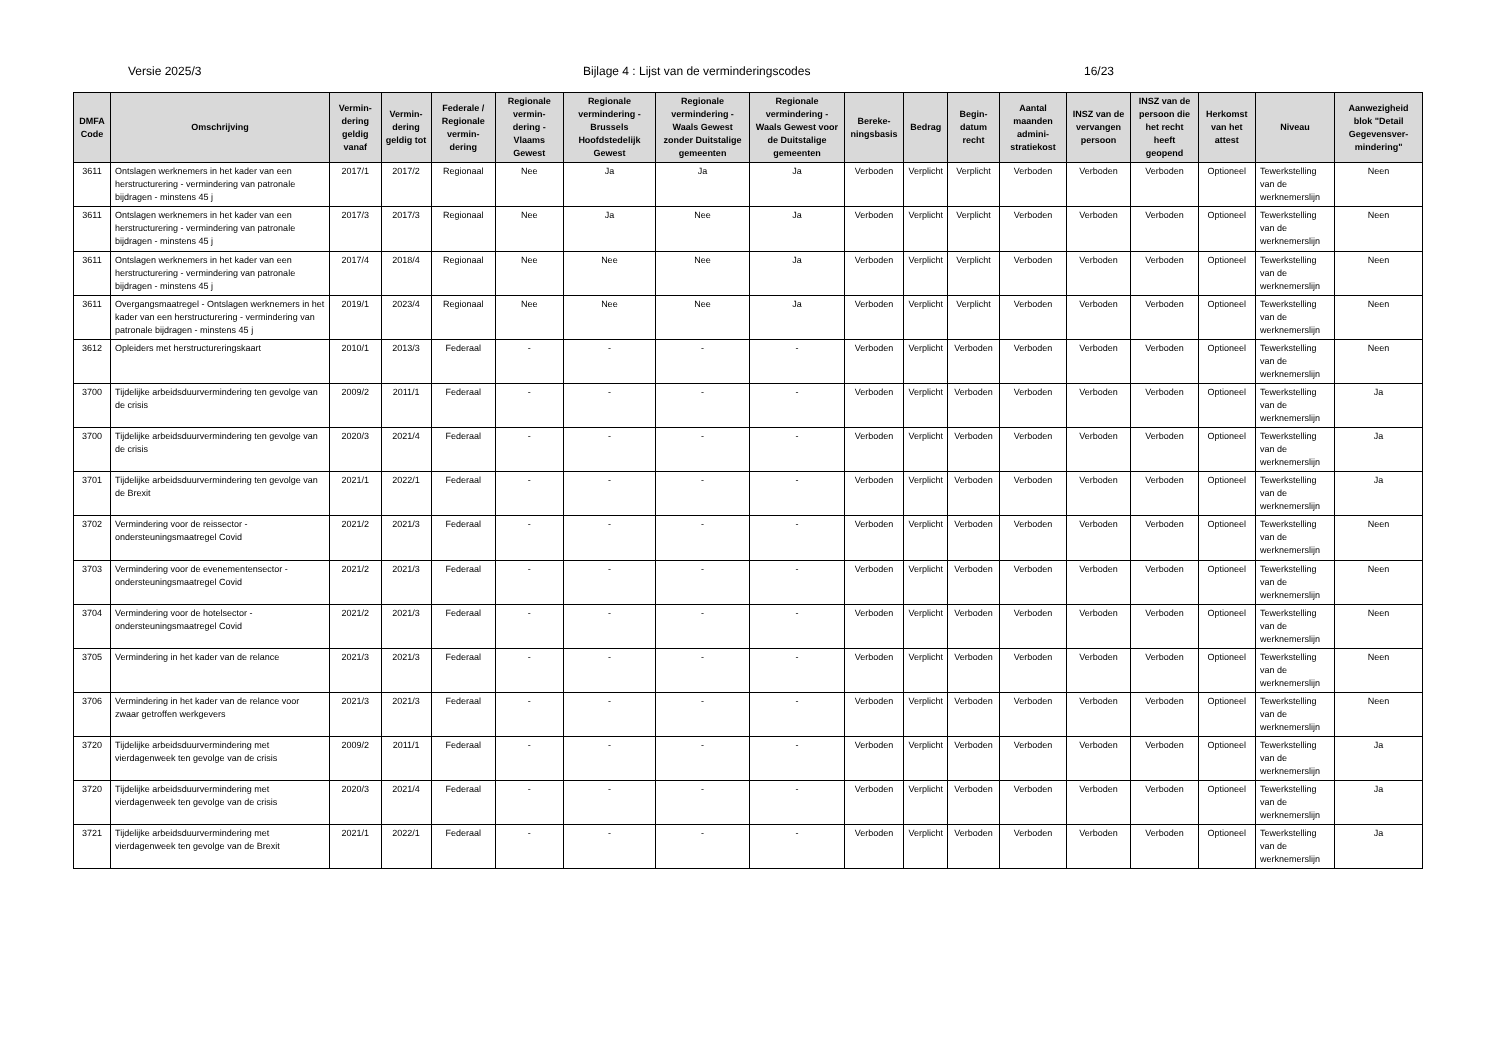Versie 2025/3 Bijlage 4 : Lijst van de verminderingscodes 16/23
| DMFA Code | Omschrijving | Vermin-dering geldig vanaf | Vermin-dering geldig tot | Federale / Regionale vermin-dering | Regionale vermin-dering - Vlaams Gewest | Regionale vermindering - Brussels Hoofdstedelijk Gewest | Regionale vermindering - Waals Gewest zonder Duitstalige gemeenten | Regionale vermindering - Waals Gewest voor de Duitstalige gemeenten | Bereke-ningsbasis | Bedrag | Begin-datum recht | Aantal maanden admini-stratiekost | INSZ van de vervangen persoon | INSZ van de persoon die het recht heeft geopend | Herkomst van het attest | Niveau | Aanwezigheid blok "Detail Gegevensver-mindering" |
| --- | --- | --- | --- | --- | --- | --- | --- | --- | --- | --- | --- | --- | --- | --- | --- | --- | --- |
| 3611 | Ontslagen werknemers in het kader van een herstructurering - vermindering van patronale bijdragen - minstens 45 j | 2017/1 | 2017/2 | Regionaal | Nee | Ja | Ja | Ja | Verboden | Verplicht | Verplicht | Verboden | Verboden | Verboden | Optioneel | Tewerkstelling van de werknemerslijn | Neen |
| 3611 | Ontslagen werknemers in het kader van een herstructurering - vermindering van patronale bijdragen - minstens 45 j | 2017/3 | 2017/3 | Regionaal | Nee | Ja | Nee | Ja | Verboden | Verplicht | Verplicht | Verboden | Verboden | Verboden | Optioneel | Tewerkstelling van de werknemerslijn | Neen |
| 3611 | Ontslagen werknemers in het kader van een herstructurering - vermindering van patronale bijdragen - minstens 45 j | 2017/4 | 2018/4 | Regionaal | Nee | Nee | Nee | Ja | Verboden | Verplicht | Verplicht | Verboden | Verboden | Verboden | Optioneel | Tewerkstelling van de werknemerslijn | Neen |
| 3611 | Overgangsmaatregel - Ontslagen werknemers in het kader van een herstructurering - vermindering van patronale bijdragen - minstens 45 j | 2019/1 | 2023/4 | Regionaal | Nee | Nee | Nee | Ja | Verboden | Verplicht | Verplicht | Verboden | Verboden | Verboden | Optioneel | Tewerkstelling van de werknemerslijn | Neen |
| 3612 | Opleiders met herstructureringskaart | 2010/1 | 2013/3 | Federaal | - | - | - | - | Verboden | Verplicht | Verboden | Verboden | Verboden | Verboden | Optioneel | Tewerkstelling van de werknemerslijn | Neen |
| 3700 | Tijdelijke arbeidsduurvermindering ten gevolge van de crisis | 2009/2 | 2011/1 | Federaal | - | - | - | - | Verboden | Verplicht | Verboden | Verboden | Verboden | Verboden | Optioneel | Tewerkstelling van de werknemerslijn | Ja |
| 3700 | Tijdelijke arbeidsduurvermindering ten gevolge van de crisis | 2020/3 | 2021/4 | Federaal | - | - | - | - | Verboden | Verplicht | Verboden | Verboden | Verboden | Verboden | Optioneel | Tewerkstelling van de werknemerslijn | Ja |
| 3701 | Tijdelijke arbeidsduurvermindering ten gevolge van de Brexit | 2021/1 | 2022/1 | Federaal | - | - | - | - | Verboden | Verplicht | Verboden | Verboden | Verboden | Verboden | Optioneel | Tewerkstelling van de werknemerslijn | Ja |
| 3702 | Vermindering voor de reissector - ondersteuningsmaatregel Covid | 2021/2 | 2021/3 | Federaal | - | - | - | - | Verboden | Verplicht | Verboden | Verboden | Verboden | Verboden | Optioneel | Tewerkstelling van de werknemerslijn | Neen |
| 3703 | Vermindering voor de evenementensector - ondersteuningsmaatregel Covid | 2021/2 | 2021/3 | Federaal | - | - | - | - | Verboden | Verplicht | Verboden | Verboden | Verboden | Verboden | Optioneel | Tewerkstelling van de werknemerslijn | Neen |
| 3704 | Vermindering voor de hotelsector - ondersteuningsmaatregel Covid | 2021/2 | 2021/3 | Federaal | - | - | - | - | Verboden | Verplicht | Verboden | Verboden | Verboden | Verboden | Optioneel | Tewerkstelling van de werknemerslijn | Neen |
| 3705 | Vermindering in het kader van de relance | 2021/3 | 2021/3 | Federaal | - | - | - | - | Verboden | Verplicht | Verboden | Verboden | Verboden | Verboden | Optioneel | Tewerkstelling van de werknemerslijn | Neen |
| 3706 | Vermindering in het kader van de relance voor zwaar getroffen werkgevers | 2021/3 | 2021/3 | Federaal | - | - | - | - | Verboden | Verplicht | Verboden | Verboden | Verboden | Verboden | Optioneel | Tewerkstelling van de werknemerslijn | Neen |
| 3720 | Tijdelijke arbeidsduurvermindering met vierdagenweek ten gevolge van de crisis | 2009/2 | 2011/1 | Federaal | - | - | - | - | Verboden | Verplicht | Verboden | Verboden | Verboden | Verboden | Optioneel | Tewerkstelling van de werknemerslijn | Ja |
| 3720 | Tijdelijke arbeidsduurvermindering met vierdagenweek ten gevolge van de crisis | 2020/3 | 2021/4 | Federaal | - | - | - | - | Verboden | Verplicht | Verboden | Verboden | Verboden | Verboden | Optioneel | Tewerkstelling van de werknemerslijn | Ja |
| 3721 | Tijdelijke arbeidsduurvermindering met vierdagenweek ten gevolge van de Brexit | 2021/1 | 2022/1 | Federaal | - | - | - | - | Verboden | Verplicht | Verboden | Verboden | Verboden | Verboden | Optioneel | Tewerkstelling van de werknemerslijn | Ja |